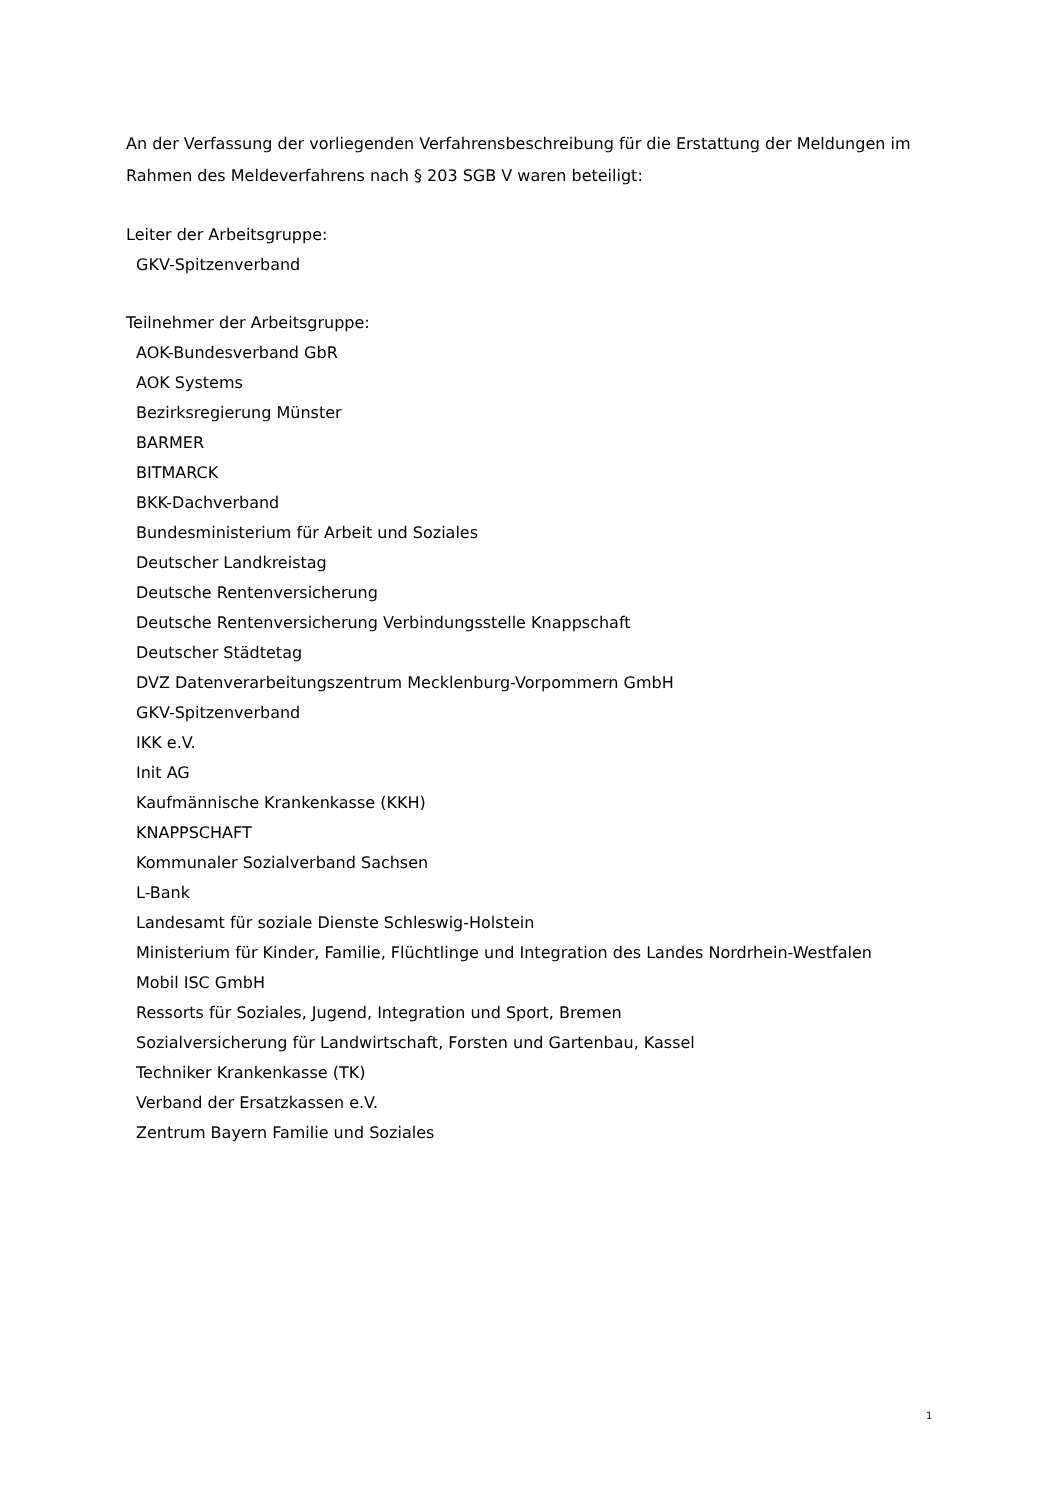An der Verfassung der vorliegenden Verfahrensbeschreibung für die Erstattung der Meldungen im Rahmen des Meldeverfahrens nach § 203 SGB V waren beteiligt:
Leiter der Arbeitsgruppe:
GKV-Spitzenverband
Teilnehmer der Arbeitsgruppe:
AOK-Bundesverband GbR
AOK Systems
Bezirksregierung Münster
BARMER
BITMARCK
BKK-Dachverband
Bundesministerium für Arbeit und Soziales
Deutscher Landkreistag
Deutsche Rentenversicherung
Deutsche Rentenversicherung Verbindungsstelle Knappschaft
Deutscher Städtetag
DVZ Datenverarbeitungszentrum Mecklenburg-Vorpommern GmbH
GKV-Spitzenverband
IKK e.V.
Init AG
Kaufmännische Krankenkasse (KKH)
KNAPPSCHAFT
Kommunaler Sozialverband Sachsen
L-Bank
Landesamt für soziale Dienste Schleswig-Holstein
Ministerium für Kinder, Familie, Flüchtlinge und Integration des Landes Nordrhein-Westfalen
Mobil ISC GmbH
Ressorts für Soziales, Jugend, Integration und Sport, Bremen
Sozialversicherung für Landwirtschaft, Forsten und Gartenbau, Kassel
Techniker Krankenkasse (TK)
Verband der Ersatzkassen e.V.
Zentrum Bayern Familie und Soziales
1